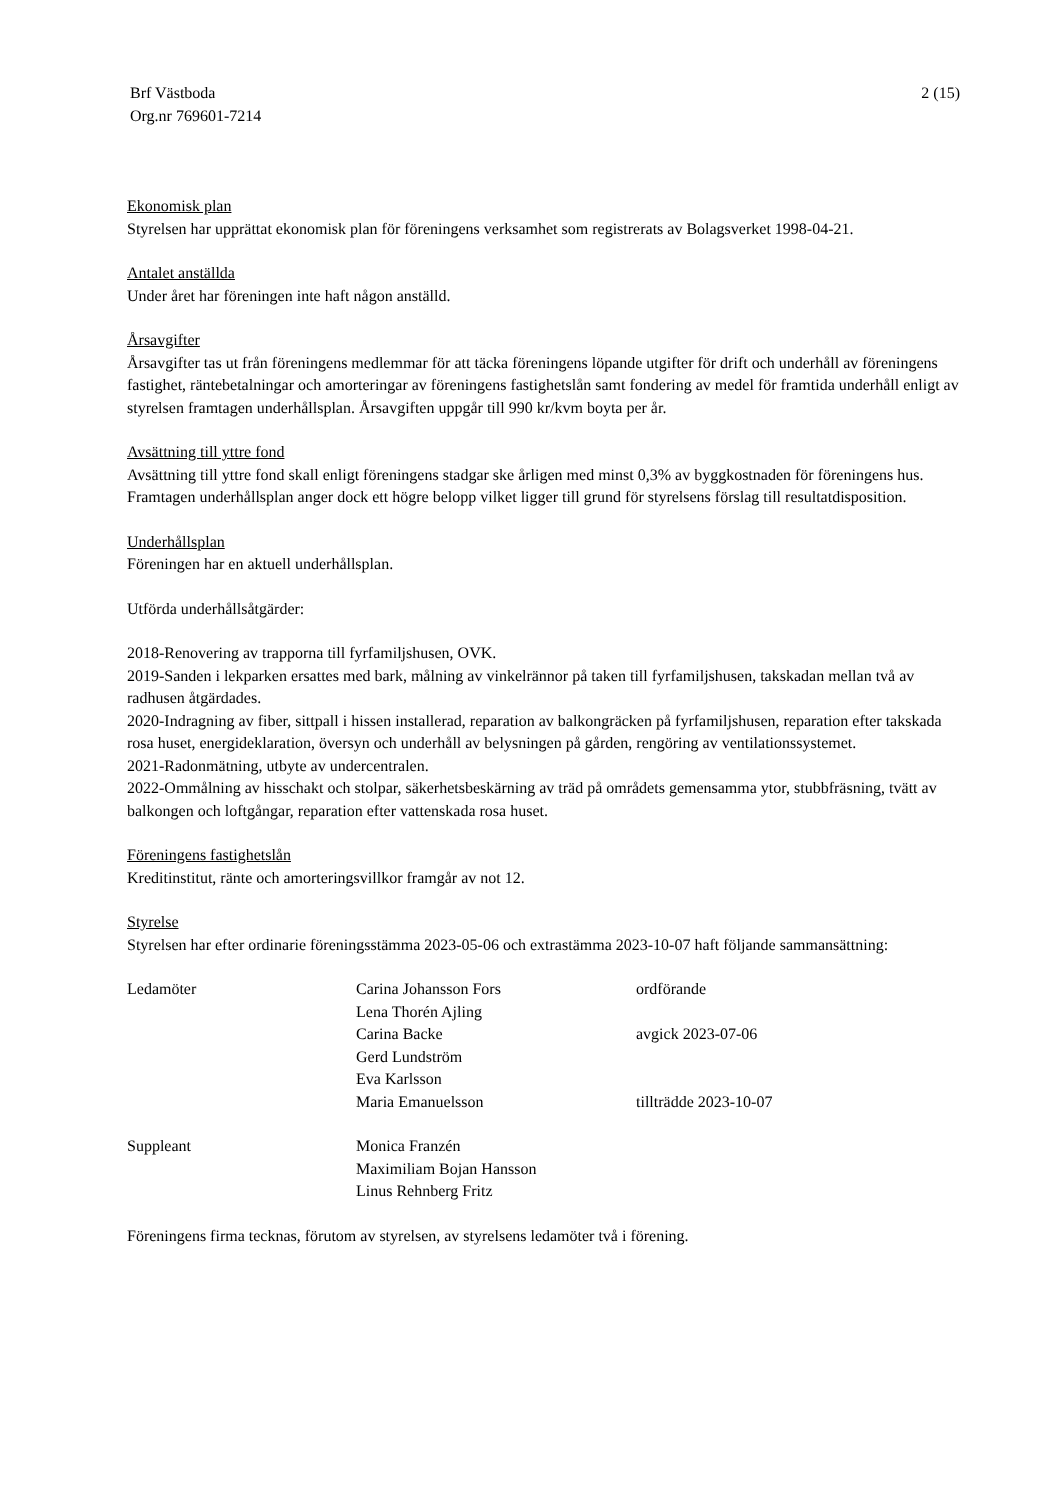Brf Västboda
Org.nr 769601-7214
2 (15)
Ekonomisk plan
Styrelsen har upprättat ekonomisk plan för föreningens verksamhet som registrerats av Bolagsverket 1998-04-21.
Antalet anställda
Under året har föreningen inte haft någon anställd.
Årsavgifter
Årsavgifter tas ut från föreningens medlemmar för att täcka föreningens löpande utgifter för drift och underhåll av föreningens fastighet, räntebetalningar och amorteringar av föreningens fastighetslån samt fondering av medel för framtida underhåll enligt av styrelsen framtagen underhållsplan. Årsavgiften uppgår till 990 kr/kvm boyta per år.
Avsättning till yttre fond
Avsättning till yttre fond skall enligt föreningens stadgar ske årligen med minst 0,3% av byggkostnaden för föreningens hus. Framtagen underhållsplan anger dock ett högre belopp vilket ligger till grund för styrelsens förslag till resultatdisposition.
Underhållsplan
Föreningen har en aktuell underhållsplan.
Utförda underhållsåtgärder:
2018-Renovering av trapporna till fyrfamiljshusen, OVK.
2019-Sanden i lekparken ersattes med bark, målning av vinkelrännor på taken till fyrfamiljshusen, takskadan mellan två av radhusen åtgärdades.
2020-Indragning av fiber, sittpall i hissen installerad, reparation av balkongräcken på fyrfamiljshusen, reparation efter takskada rosa huset, energideklaration, översyn och underhåll av belysningen på gården, rengöring av ventilationssystemet.
2021-Radonmätning, utbyte av undercentralen.
2022-Ommålning av hisschakt och stolpar, säkerhetsbeskärning av träd på områdets gemensamma ytor, stubbfräsning, tvätt av balkongen och loftgångar, reparation efter vattenskada rosa huset.
Föreningens fastighetslån
Kreditinstitut, ränte och amorteringsvillkor framgår av not 12.
Styrelse
Styrelsen har efter ordinarie föreningsstämma 2023-05-06 och extrastämma 2023-10-07 haft följande sammansättning:
| Ledamöter | Carina Johansson Fors | ordförande |
| | Lena Thorén Ajling | |
| | Carina Backe | avgick 2023-07-06 |
| | Gerd Lundström | |
| | Eva Karlsson | |
| | Maria Emanuelsson | tillträdde 2023-10-07 |
| Suppleant | Monica Franzén | |
| | Maximiliam Bojan Hansson | |
| | Linus Rehnberg Fritz | |
Föreningens firma tecknas, förutom av styrelsen, av styrelsens ledamöter två i förening.